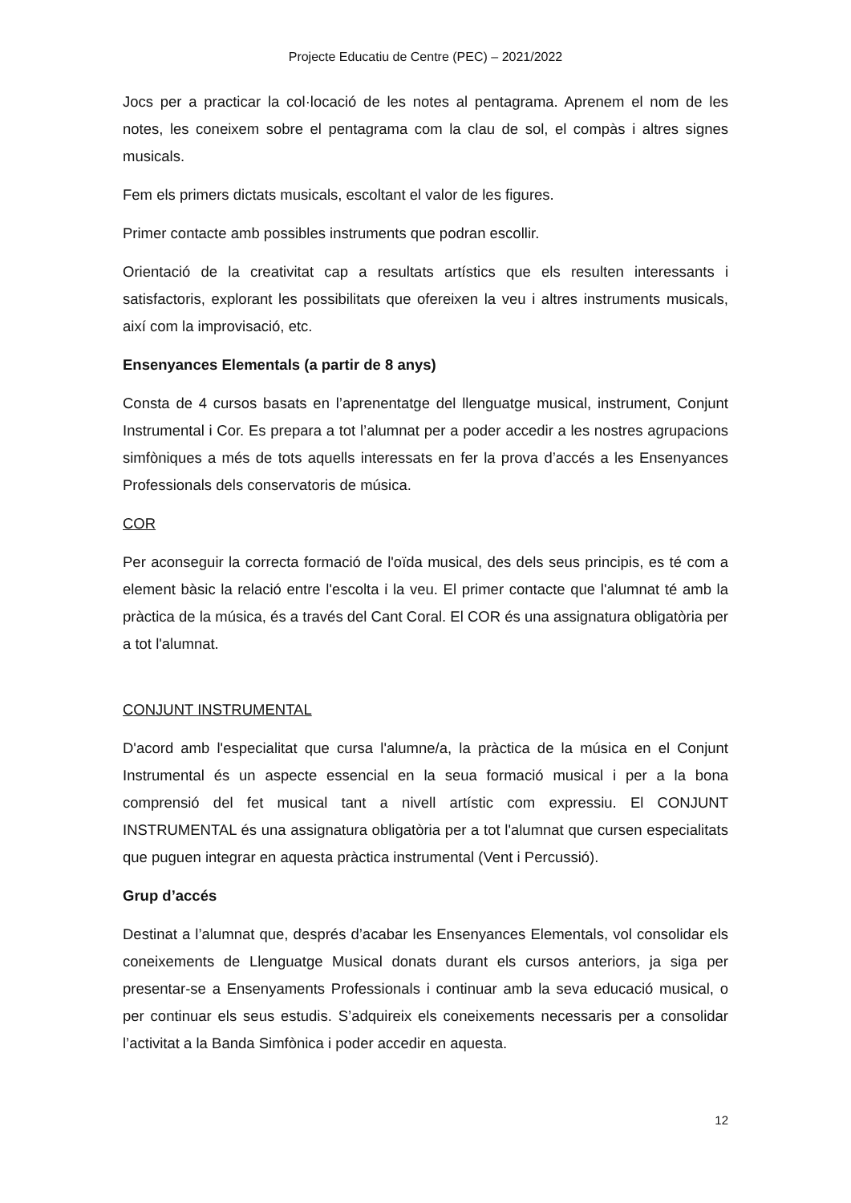Projecte Educatiu de Centre (PEC) – 2021/2022
Jocs per a practicar la col·locació de les notes al pentagrama. Aprenem el nom de les notes, les coneixem sobre el pentagrama com la clau de sol, el compàs i altres signes musicals.
Fem els primers dictats musicals, escoltant el valor de les figures.
Primer contacte amb possibles instruments que podran escollir.
Orientació de la creativitat cap a resultats artístics que els resulten interessants i satisfactoris, explorant les possibilitats que ofereixen la veu i altres instruments musicals, així com la improvisació, etc.
Ensenyances Elementals (a partir de 8 anys)
Consta de 4 cursos basats en l’aprenentatge del llenguatge musical, instrument, Conjunt Instrumental i Cor. Es prepara a tot l’alumnat per a poder accedir a les nostres agrupacions simfòniques a més de tots aquells interessats en fer la prova d’accés a les Ensenyances Professionals dels conservatoris de música.
COR
Per aconseguir la correcta formació de l'oïda musical, des dels seus principis, es té com a element bàsic la relació entre l'escolta i la veu. El primer contacte que l'alumnat té amb la pràctica de la música, és a través del Cant Coral. El COR és una assignatura obligatòria per a tot l'alumnat.
CONJUNT INSTRUMENTAL
D'acord amb l'especialitat que cursa l'alumne/a, la pràctica de la música en el Conjunt Instrumental és un aspecte essencial en la seua formació musical i per a la bona comprensió del fet musical tant a nivell artístic com expressiu. El CONJUNT INSTRUMENTAL és una assignatura obligatòria per a tot l'alumnat que cursen especialitats que puguen integrar en aquesta pràctica instrumental (Vent i Percussió).
Grup d’accés
Destinat a l’alumnat que, després d’acabar les Ensenyances Elementals, vol consolidar els coneixements de Llenguatge Musical donats durant els cursos anteriors, ja siga per presentar-se a Ensenyaments Professionals i continuar amb la seva educació musical, o per continuar els seus estudis. S’adquireix els coneixements necessaris per a consolidar l’activitat a la Banda Simfònica i poder accedir en aquesta.
12